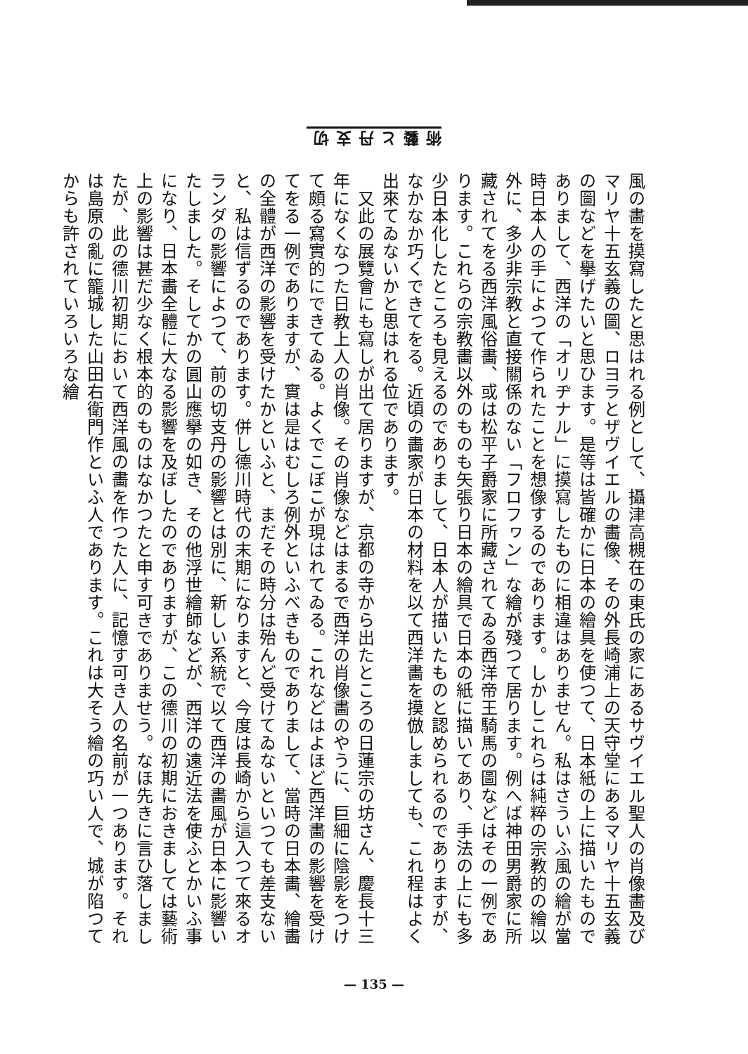術藝と丹支切
風の畵を摸寫したと思はれる例として、攝津高槻在の東氏の家にあるサヴイエル聖人の肖像畵及びマリヤ十五玄義の圖、ロヨラとザヴイエルの畵像、その外長崎浦上の天守堂にあるマリヤ十五玄義の圖などを擧げたいと思ひます。是等は皆確かに日本の繪具を使つて、日本紙の上に描いたものでありまして、西洋の「オリヂナル」に摸寫したものに相違はありません。私はさういふ風の繪が當時日本人の手によつて作られたことを想像するのであります。しかしこれらは純粹の宗教的の繪以外に、多少非宗教と直接關係のない「フロフヮン」な繪が殘つて居ります。例へば神田男爵家に所藏されてをる西洋風俗畵、或は松平子爵家に所藏されてゐる西洋帝王騎馬の圖などはその一例であります。これらの宗教畵以外のものも矢張り日本の繪具で日本の紙に描いてあり、手法の上にも多少日本化したところも見えるのでありまして、日本人が描いたものと認められるのでありますが、なかなか巧くできてをる。近頃の畵家が日本の材料を以て西洋畵を摸倣しましても、これ程はよく出來てゐないかと思はれる位であります。
　又此の展覽會にも寫しが出て居りますが、京都の寺から出たところの日蓮宗の坊さん、慶長十三年になくなつた日教上人の肖像。その肖像などはまるで西洋の肖像畵のやうに、巨細に陰影をつけて頗る寫實的にできてゐる。よくでこぼこが現はれてゐる。これなどはよほど西洋畵の影響を受けてをる一例でありますが、實は是はむしろ例外といふべきものでありまして、當時の日本畵、繪畵の全體が西洋の影響を受けたかといふと、まだその時分は殆んど受けてゐないといつても差支ないと、私は信ずるのであります。併し德川時代の末期になりますと、今度は長崎から這入つて來るオランダの影響によつて、前の切支丹の影響とは別に、新しい系統で以て西洋の畵風が日本に影響いたしました。そしてかの圓山應擧の如き、その他浮世繪師などが、西洋の遠近法を使ふとかいふ事になり、日本畵全體に大なる影響を及ぼしたのでありますが、この德川の初期におきましては藝術上の影響は甚だ少なく根本的のものはなかつたと申す可きでありませう。なほ先きに言ひ落しましたが、此の德川初期において西洋風の畵を作つた人に、記憶す可き人の名前が一つあります。それは島原の亂に籠城した山田右衛門作といふ人であります。これは大そう繪の巧い人で、城が陷つてからも許されていろいろな繪
— 135 —